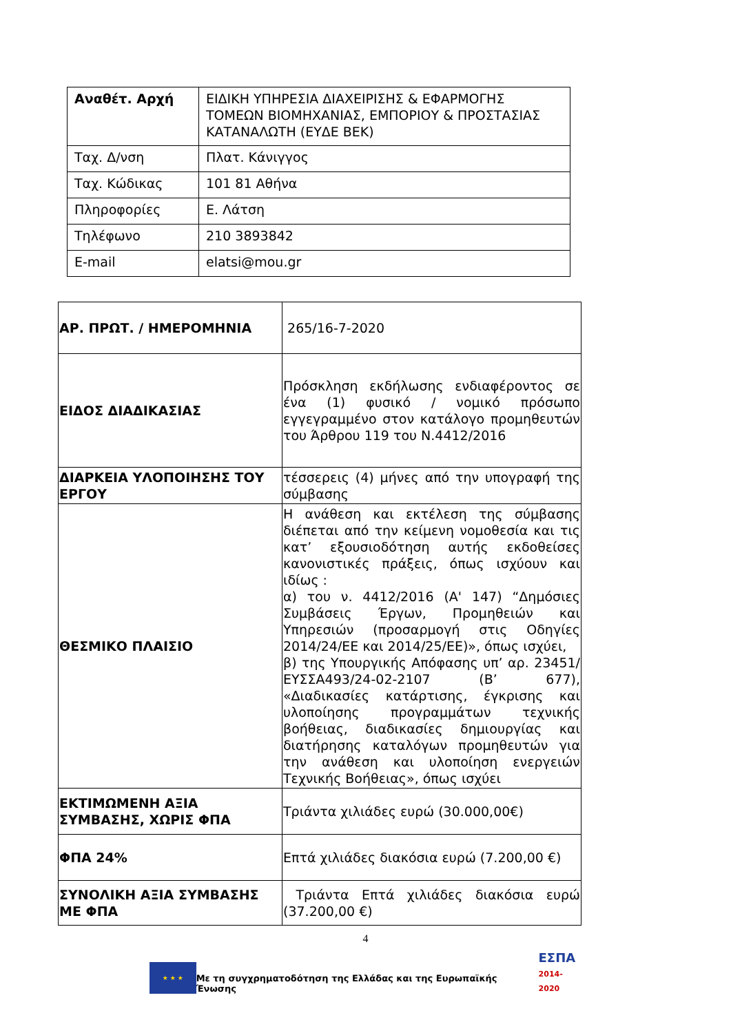| Αναθέτ. Αρχή | ΕΙΔΙΚΗ ΥΠΗΡΕΣΙΑ ΔΙΑΧΕΙΡΙΣΗΣ & ΕΦΑΡΜΟΓΗΣ ΤΟΜΕΩΝ ΒΙΟΜΗΧΑΝΙΑΣ, ΕΜΠΟΡΙΟΥ & ΠΡΟΣΤΑΣΙΑΣ ΚΑΤΑΝΑΛΩΤΗ (ΕΥΔΕ ΒΕΚ) |
| Ταχ. Δ/νση | Πλατ. Κάνιγγος |
| Ταχ. Κώδικας | 101 81 Αθήνα |
| Πληροφορίες | Ε. Λάτση |
| Τηλέφωνο | 210 3893842 |
| E-mail | elatsi@mou.gr |
| ΑΡ. ΠΡΩΤ. / ΗΜΕΡΟΜΗΝΙΑ | 265/16-7-2020 |
| ΕΙΔΟΣ ΔΙΑΔΙΚΑΣΙΑΣ | Πρόσκληση εκδήλωσης ενδιαφέροντος σε ένα (1) φυσικό / νομικό πρόσωπο εγγεγραμμένο στον κατάλογο προμηθευτών του Άρθρου 119 του Ν.4412/2016 |
| ΔΙΑΡΚΕΙΑ ΥΛΟΠΟΙΗΣΗΣ ΤΟΥ ΕΡΓΟΥ | τέσσερεις (4) μήνες από την υπογραφή της σύμβασης |
| ΘΕΣΜΙΚΟ ΠΛΑΙΣΙΟ | Η ανάθεση και εκτέλεση της σύμβασης διέπεται από την κείμενη νομοθεσία και τις κατ’ εξουσιοδότηση αυτής εκδοθείσες κανονιστικές πράξεις, όπως ισχύουν και ιδίως : α) του ν. 4412/2016 (Α' 147) “Δημόσιες Συμβάσεις Έργων, Προμηθειών και Υπηρεσιών (προσαρμογή στις Οδηγίες 2014/24/ΕΕ και 2014/25/ΕΕ)», όπως ισχύει, β) της Υπουργικής Απόφασης υπ’ αρ. 23451/ΕΥΣΣΑ493/24-02-2107 (Β’ 677), «Διαδικασίες κατάρτισης, έγκρισης και υλοποίησης προγραμμάτων τεχνικής βοήθειας, διαδικασίες δημιουργίας και διατήρησης καταλόγων προμηθευτών για την ανάθεση και υλοποίηση ενεργειών Τεχνικής Βοήθειας», όπως ισχύει |
| ΕΚΤΙΜΩΜΕΝΗ ΑΞΙΑ ΣΥΜΒΑΣΗΣ, ΧΩΡΙΣ ΦΠΑ | Τριάντα χιλιάδες ευρώ (30.000,00€) |
| ΦΠΑ 24% | Επτά χιλιάδες διακόσια ευρώ (7.200,00 €) |
| ΣΥΝΟΛΙΚΗ ΑΞΙΑ ΣΥΜΒΑΣΗΣ ΜΕ ΦΠΑ | Τριάντα Επτά χιλιάδες διακόσια ευρώ (37.200,00 €) |
4
★ ★ ★
Με τη συγχρηματοδότηση της Ελλάδας και της Ευρωπαϊκής Ένωσης
ΕΣΠΑ
2014-2020